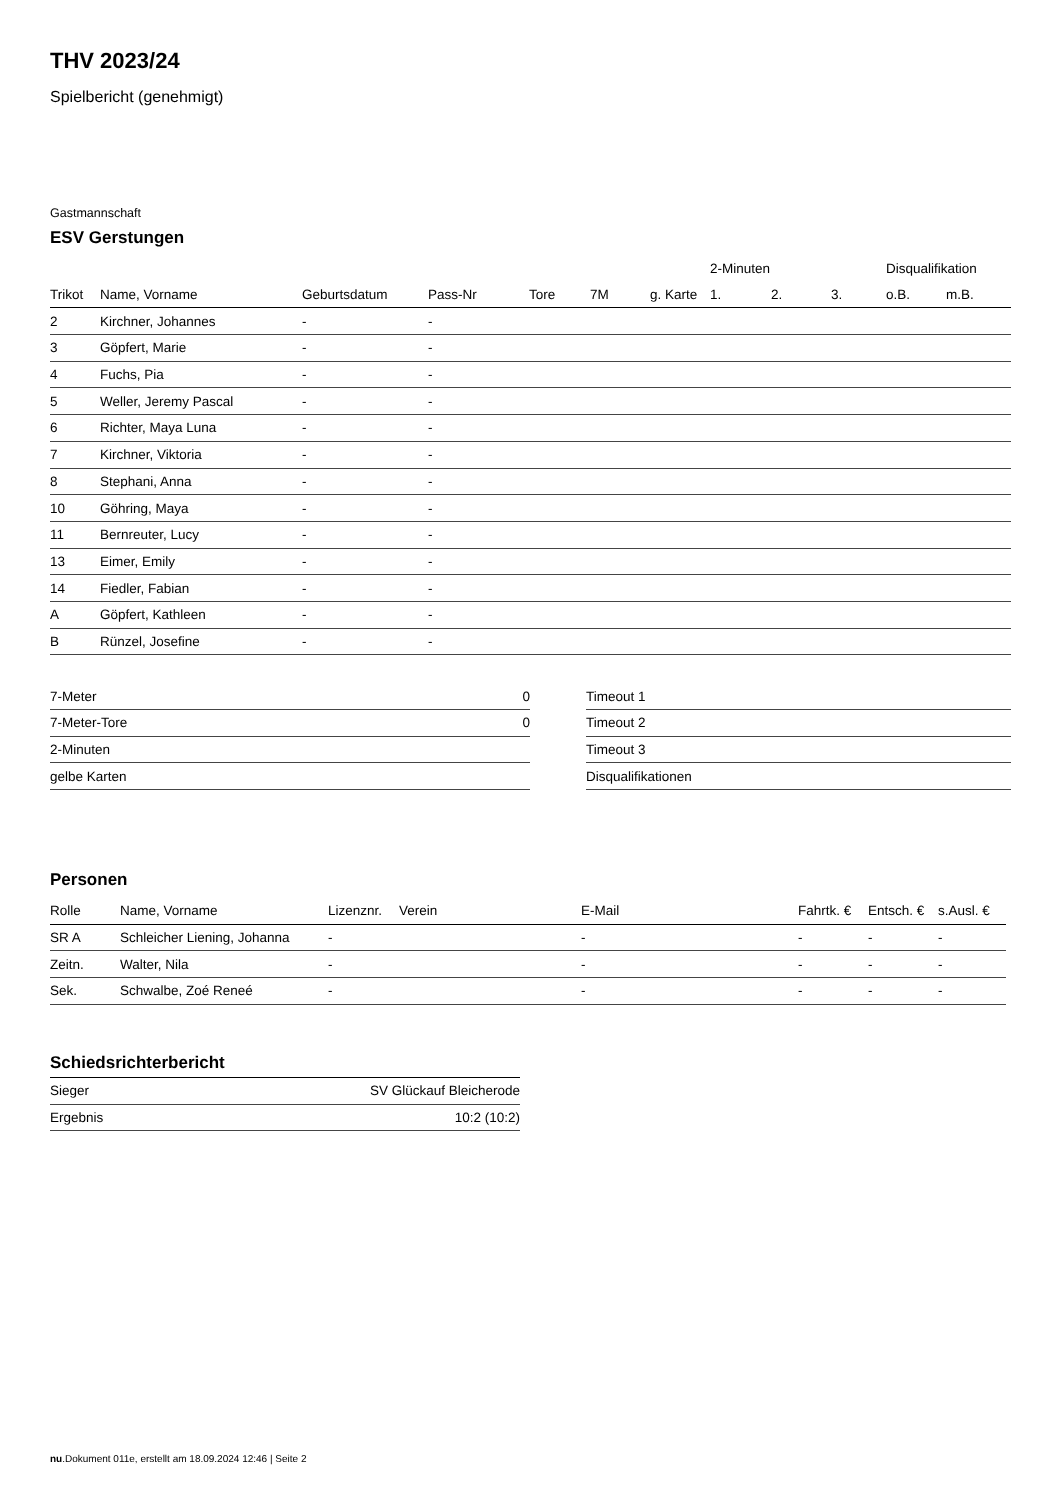THV 2023/24
Spielbericht (genehmigt)
Gastmannschaft
ESV Gerstungen
| | | | | | | | 2-Minuten | | | Disqualifikation | |
| --- | --- | --- | --- | --- | --- | --- | --- | --- | --- | --- | --- |
| Trikot | Name, Vorname | Geburtsdatum | Pass-Nr | Tore | 7M | g. Karte | 1. | 2. | 3. | o.B. | m.B. |
| 2 | Kirchner, Johannes | - | - | | | | | | | | |
| 3 | Göpfert, Marie | - | - | | | | | | | | |
| 4 | Fuchs, Pia | - | - | | | | | | | | |
| 5 | Weller, Jeremy Pascal | - | - | | | | | | | | |
| 6 | Richter, Maya Luna | - | - | | | | | | | | |
| 7 | Kirchner, Viktoria | - | - | | | | | | | | |
| 8 | Stephani, Anna | - | - | | | | | | | | |
| 10 | Göhring, Maya | - | - | | | | | | | | |
| 11 | Bernreuter, Lucy | - | - | | | | | | | | |
| 13 | Eimer, Emily | - | - | | | | | | | | |
| 14 | Fiedler, Fabian | - | - | | | | | | | | |
| A | Göpfert, Kathleen | - | - | | | | | | | | |
| B | Rünzel, Josefine | - | - | | | | | | | | |
| 7-Meter | 0 |
| 7-Meter-Tore | 0 |
| 2-Minuten | |
| gelbe Karten | |
| Timeout 1 |
| Timeout 2 |
| Timeout 3 |
| Disqualifikationen |
Personen
| Rolle | Name, Vorname | Lizenznr. | Verein | E-Mail | Fahrtk. € | Entsch. € | s.Ausl. € |
| --- | --- | --- | --- | --- | --- | --- | --- |
| SR A | Schleicher Liening, Johanna | - | | - | - | - | - |
| Zeitn. | Walter, Nila | - | | - | - | - | - |
| Sek. | Schwalbe, Zoé Reneé | - | | - | - | - | - |
Schiedsrichterbericht
| Sieger | SV Glückauf Bleicherode |
| Ergebnis | 10:2 (10:2) |
nu.Dokument 011e, erstellt am 18.09.2024 12:46 | Seite 2